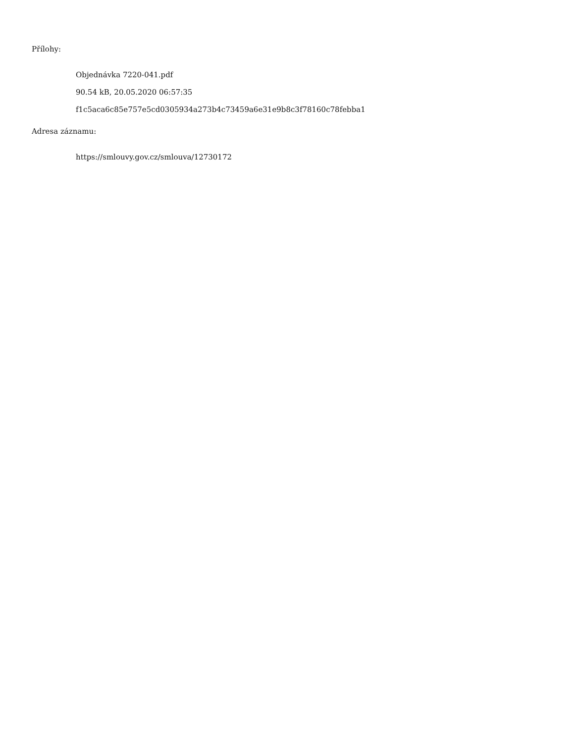Přílohy:
Objednávka 7220-041.pdf
90.54 kB, 20.05.2020 06:57:35
f1c5aca6c85e757e5cd0305934a273b4c73459a6e31e9b8c3f78160c78febba1
Adresa záznamu:
https://smlouvy.gov.cz/smlouva/12730172